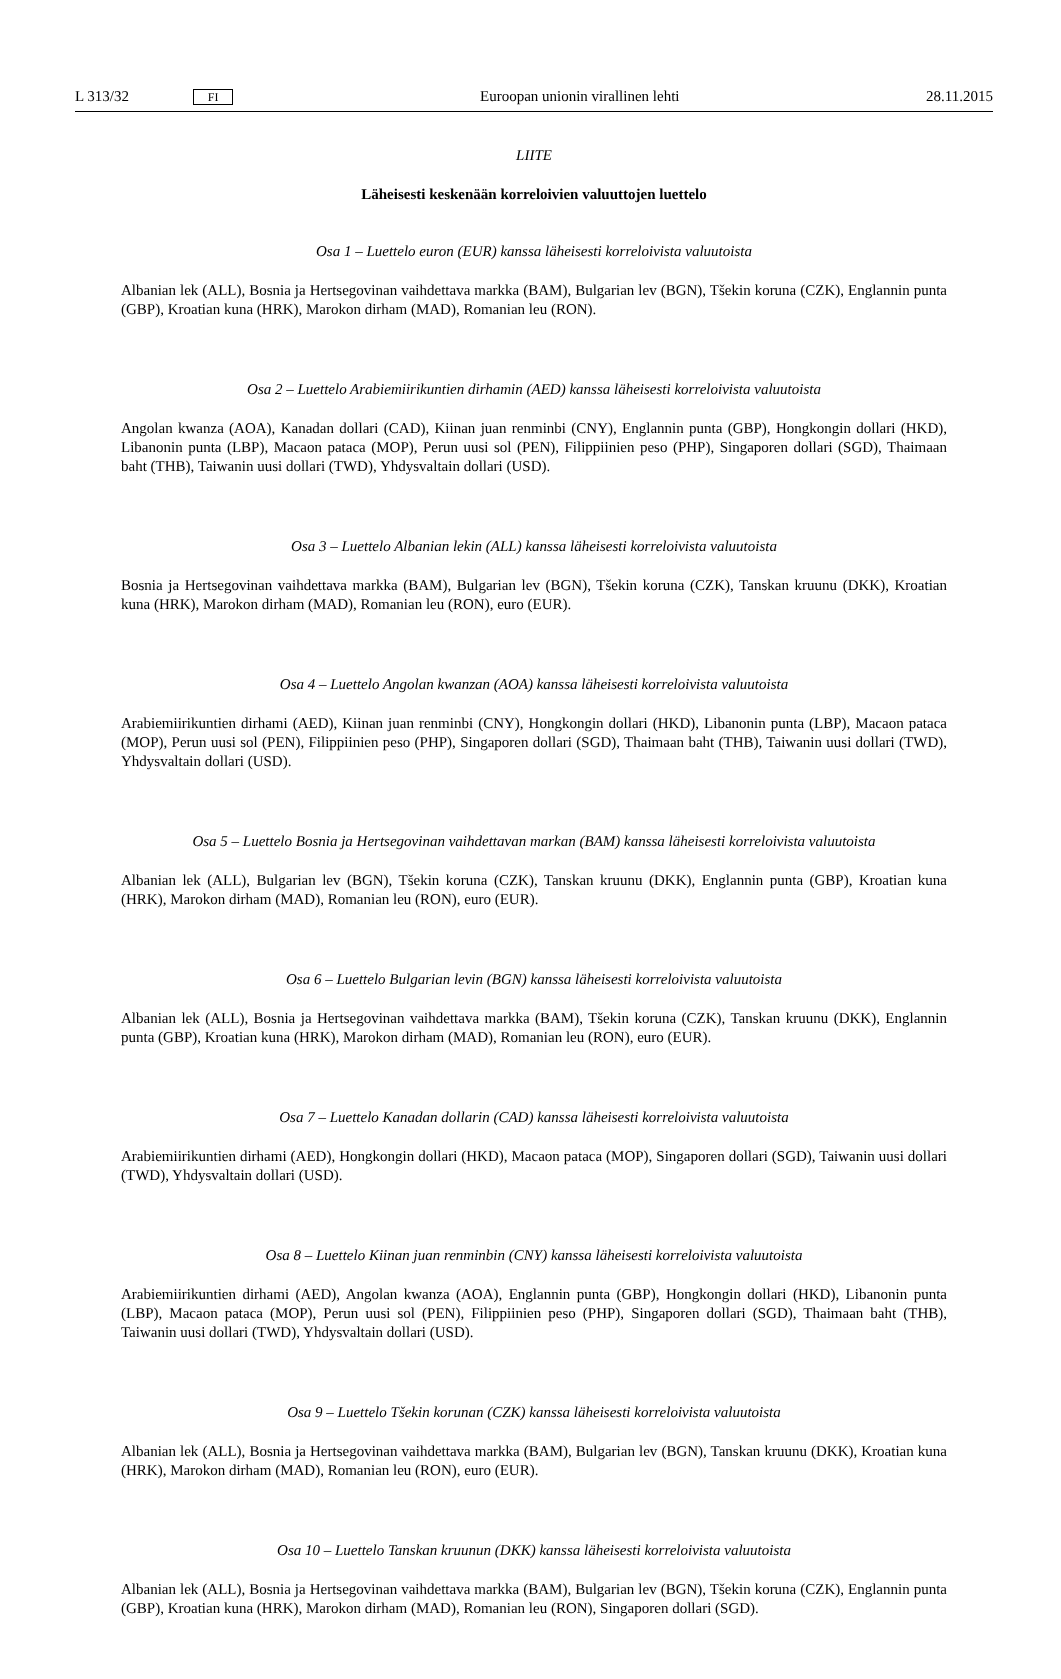L 313/32 FI Euroopan unionin virallinen lehti 28.11.2015
LIITE
Läheisesti keskenään korreloivien valuuttojen luettelo
Osa 1 – Luettelo euron (EUR) kanssa läheisesti korreloivista valuutoista
Albanian lek (ALL), Bosnia ja Hertsegovinan vaihdettava markka (BAM), Bulgarian lev (BGN), Tšekin koruna (CZK), Englannin punta (GBP), Kroatian kuna (HRK), Marokon dirham (MAD), Romanian leu (RON).
Osa 2 – Luettelo Arabiemiirikuntien dirhamin (AED) kanssa läheisesti korreloivista valuutoista
Angolan kwanza (AOA), Kanadan dollari (CAD), Kiinan juan renminbi (CNY), Englannin punta (GBP), Hongkongin dollari (HKD), Libanonin punta (LBP), Macaon pataca (MOP), Perun uusi sol (PEN), Filippiinien peso (PHP), Singaporen dollari (SGD), Thaimaan baht (THB), Taiwanin uusi dollari (TWD), Yhdysvaltain dollari (USD).
Osa 3 – Luettelo Albanian lekin (ALL) kanssa läheisesti korreloivista valuutoista
Bosnia ja Hertsegovinan vaihdettava markka (BAM), Bulgarian lev (BGN), Tšekin koruna (CZK), Tanskan kruunu (DKK), Kroatian kuna (HRK), Marokon dirham (MAD), Romanian leu (RON), euro (EUR).
Osa 4 – Luettelo Angolan kwanzan (AOA) kanssa läheisesti korreloivista valuutoista
Arabiemiirikuntien dirhami (AED), Kiinan juan renminbi (CNY), Hongkongin dollari (HKD), Libanonin punta (LBP), Macaon pataca (MOP), Perun uusi sol (PEN), Filippiinien peso (PHP), Singaporen dollari (SGD), Thaimaan baht (THB), Taiwanin uusi dollari (TWD), Yhdysvaltain dollari (USD).
Osa 5 – Luettelo Bosnia ja Hertsegovinan vaihdettavan markan (BAM) kanssa läheisesti korreloivista valuutoista
Albanian lek (ALL), Bulgarian lev (BGN), Tšekin koruna (CZK), Tanskan kruunu (DKK), Englannin punta (GBP), Kroatian kuna (HRK), Marokon dirham (MAD), Romanian leu (RON), euro (EUR).
Osa 6 – Luettelo Bulgarian levin (BGN) kanssa läheisesti korreloivista valuutoista
Albanian lek (ALL), Bosnia ja Hertsegovinan vaihdettava markka (BAM), Tšekin koruna (CZK), Tanskan kruunu (DKK), Englannin punta (GBP), Kroatian kuna (HRK), Marokon dirham (MAD), Romanian leu (RON), euro (EUR).
Osa 7 – Luettelo Kanadan dollarin (CAD) kanssa läheisesti korreloivista valuutoista
Arabiemiirikuntien dirhami (AED), Hongkongin dollari (HKD), Macaon pataca (MOP), Singaporen dollari (SGD), Taiwanin uusi dollari (TWD), Yhdysvaltain dollari (USD).
Osa 8 – Luettelo Kiinan juan renminbin (CNY) kanssa läheisesti korreloivista valuutoista
Arabiemiirikuntien dirhami (AED), Angolan kwanza (AOA), Englannin punta (GBP), Hongkongin dollari (HKD), Libanonin punta (LBP), Macaon pataca (MOP), Perun uusi sol (PEN), Filippiinien peso (PHP), Singaporen dollari (SGD), Thaimaan baht (THB), Taiwanin uusi dollari (TWD), Yhdysvaltain dollari (USD).
Osa 9 – Luettelo Tšekin korunan (CZK) kanssa läheisesti korreloivista valuutoista
Albanian lek (ALL), Bosnia ja Hertsegovinan vaihdettava markka (BAM), Bulgarian lev (BGN), Tanskan kruunu (DKK), Kroatian kuna (HRK), Marokon dirham (MAD), Romanian leu (RON), euro (EUR).
Osa 10 – Luettelo Tanskan kruunun (DKK) kanssa läheisesti korreloivista valuutoista
Albanian lek (ALL), Bosnia ja Hertsegovinan vaihdettava markka (BAM), Bulgarian lev (BGN), Tšekin koruna (CZK), Englannin punta (GBP), Kroatian kuna (HRK), Marokon dirham (MAD), Romanian leu (RON), Singaporen dollari (SGD).